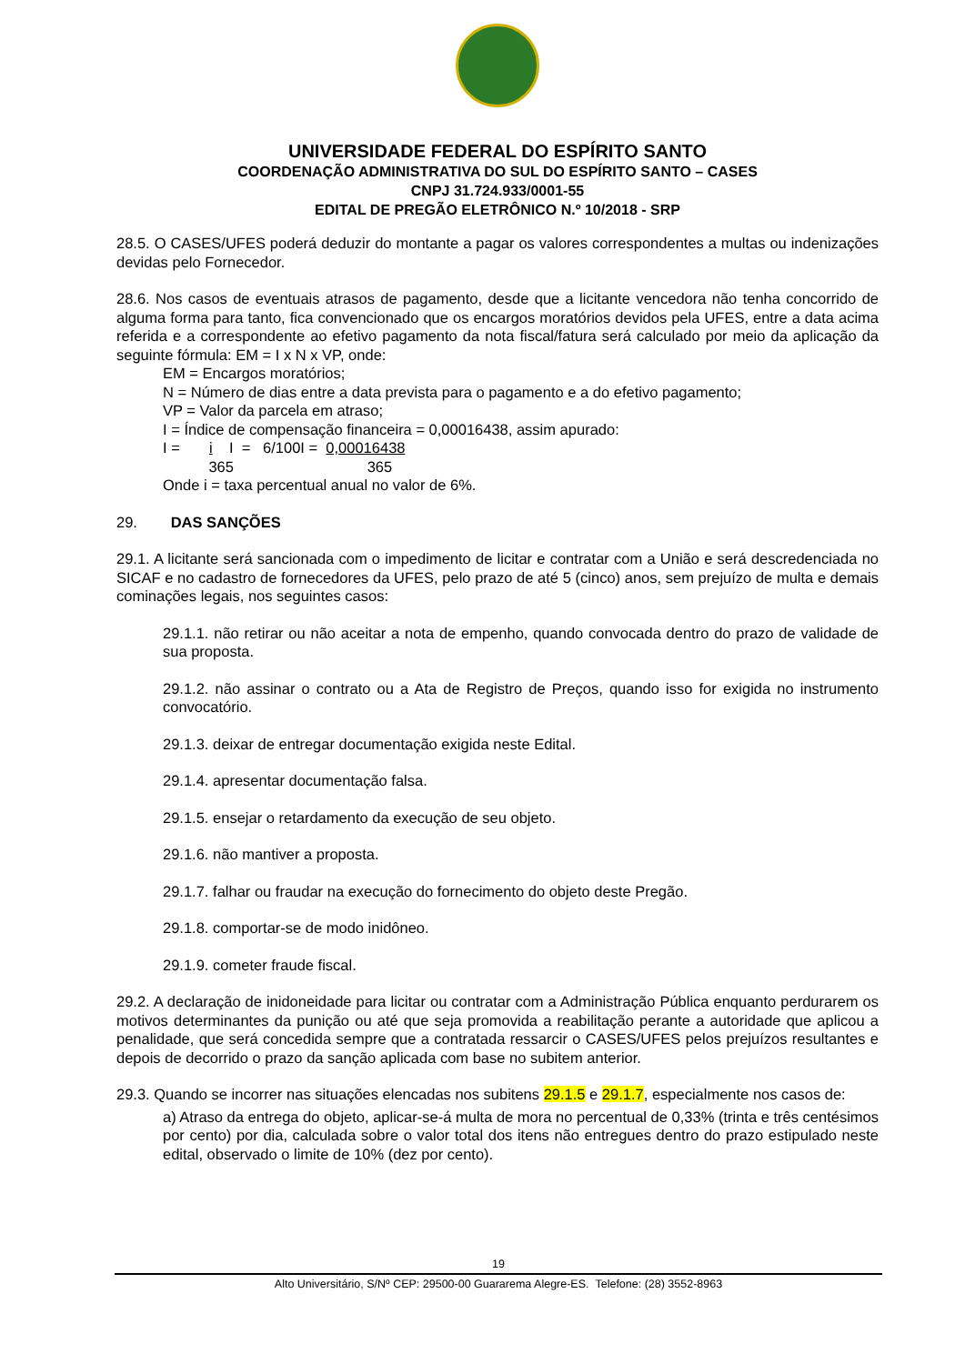UNIVERSIDADE FEDERAL DO ESPÍRITO SANTO
COORDENAÇÃO ADMINISTRATIVA DO SUL DO ESPÍRITO SANTO – CASES
CNPJ 31.724.933/0001-55
EDITAL DE PREGÃO ELETRÔNICO N.º 10/2018 - SRP
28.5. O CASES/UFES poderá deduzir do montante a pagar os valores correspondentes a multas ou indenizações devidas pelo Fornecedor.
28.6. Nos casos de eventuais atrasos de pagamento, desde que a licitante vencedora não tenha concorrido de alguma forma para tanto, fica convencionado que os encargos moratórios devidos pela UFES, entre a data acima referida e a correspondente ao efetivo pagamento da nota fiscal/fatura será calculado por meio da aplicação da seguinte fórmula: EM = I x N x VP, onde:
EM = Encargos moratórios;
N = Número de dias entre a data prevista para o pagamento e a do efetivo pagamento;
VP = Valor da parcela em atraso;
I = Índice de compensação financeira = 0,00016438, assim apurado:
I = i I = 6/100I = 0,00016438
365 365
Onde i = taxa percentual anual no valor de 6%.
29. DAS SANÇÕES
29.1. A licitante será sancionada com o impedimento de licitar e contratar com a União e será descredenciada no SICAF e no cadastro de fornecedores da UFES, pelo prazo de até 5 (cinco) anos, sem prejuízo de multa e demais cominações legais, nos seguintes casos:
29.1.1. não retirar ou não aceitar a nota de empenho, quando convocada dentro do prazo de validade de sua proposta.
29.1.2. não assinar o contrato ou a Ata de Registro de Preços, quando isso for exigida no instrumento convocatório.
29.1.3. deixar de entregar documentação exigida neste Edital.
29.1.4. apresentar documentação falsa.
29.1.5. ensejar o retardamento da execução de seu objeto.
29.1.6. não mantiver a proposta.
29.1.7. falhar ou fraudar na execução do fornecimento do objeto deste Pregão.
29.1.8. comportar-se de modo inidôneo.
29.1.9. cometer fraude fiscal.
29.2. A declaração de inidoneidade para licitar ou contratar com a Administração Pública enquanto perdurarem os motivos determinantes da punição ou até que seja promovida a reabilitação perante a autoridade que aplicou a penalidade, que será concedida sempre que a contratada ressarcir o CASES/UFES pelos prejuízos resultantes e depois de decorrido o prazo da sanção aplicada com base no subitem anterior.
29.3. Quando se incorrer nas situações elencadas nos subitens 29.1.5 e 29.1.7, especialmente nos casos de:
a) Atraso da entrega do objeto, aplicar-se-á multa de mora no percentual de 0,33% (trinta e três centésimos por cento) por dia, calculada sobre o valor total dos itens não entregues dentro do prazo estipulado neste edital, observado o limite de 10% (dez por cento).
19
Alto Universitário, S/Nº CEP: 29500-00 Guararema Alegre-ES. Telefone: (28) 3552-8963